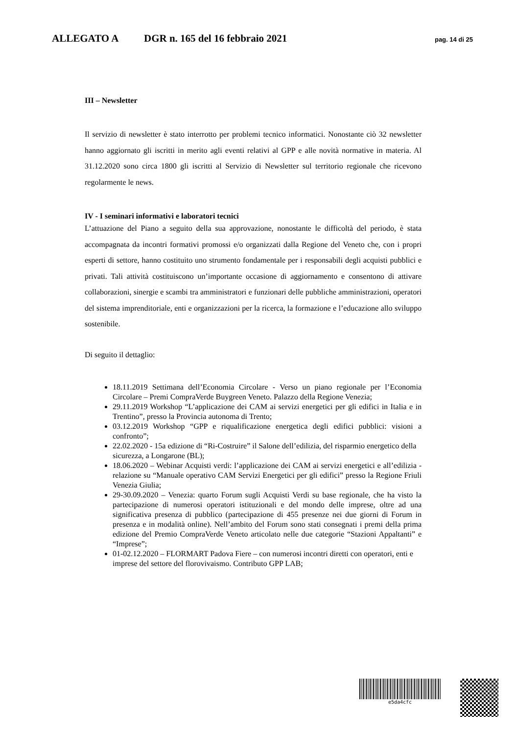ALLEGATO A DGR n. 165 del 16 febbraio 2021 pag. 14 di 25
III – Newsletter
Il servizio di newsletter è stato interrotto per problemi tecnico informatici. Nonostante ciò 32 newsletter hanno aggiornato gli iscritti in merito agli eventi relativi al GPP e alle novità normative in materia. Al 31.12.2020 sono circa 1800 gli iscritti al Servizio di Newsletter sul territorio regionale che ricevono regolarmente le news.
IV - I seminari informativi e laboratori tecnici
L’attuazione del Piano a seguito della sua approvazione, nonostante le difficoltà del periodo, è stata accompagnata da incontri formativi promossi e/o organizzati dalla Regione del Veneto che, con i propri esperti di settore, hanno costituito uno strumento fondamentale per i responsabili degli acquisti pubblici e privati. Tali attività costituiscono un’importante occasione di aggiornamento e consentono di attivare collaborazioni, sinergie e scambi tra amministratori e funzionari delle pubbliche amministrazioni, operatori del sistema imprenditoriale, enti e organizzazioni per la ricerca, la formazione e l’educazione allo sviluppo sostenibile.
Di seguito il dettaglio:
18.11.2019 Settimana dell’Economia Circolare - Verso un piano regionale per l’Economia Circolare – Premi CompraVerde Buygreen Veneto. Palazzo della Regione Venezia;
29.11.2019 Workshop “L’applicazione dei CAM ai servizi energetici per gli edifici in Italia e in Trentino”, presso la Provincia autonoma di Trento;
03.12.2019 Workshop “GPP e riqualificazione energetica degli edifici pubblici: visioni a confronto”;
22.02.2020 - 15a edizione di “Ri-Costruire” il Salone dell’edilizia, del risparmio energetico della sicurezza, a Longarone (BL);
18.06.2020 – Webinar Acquisti verdi: l’applicazione dei CAM ai servizi energetici e all’edilizia - relazione su “Manuale operativo CAM Servizi Energetici per gli edifici” presso la Regione Friuli Venezia Giulia;
29-30.09.2020 – Venezia: quarto Forum sugli Acquisti Verdi su base regionale, che ha visto la partecipazione di numerosi operatori istituzionali e del mondo delle imprese, oltre ad una significativa presenza di pubblico (partecipazione di 455 presenze nei due giorni di Forum in presenza e in modalità online). Nell’ambito del Forum sono stati consegnati i premi della prima edizione del Premio CompraVerde Veneto articolato nelle due categorie “Stazioni Appaltanti” e “Imprese”;
01-02.12.2020 – FLORMART Padova Fiere – con numerosi incontri diretti con operatori, enti e imprese del settore del florovivaismo. Contributo GPP LAB;
e5da4cfc